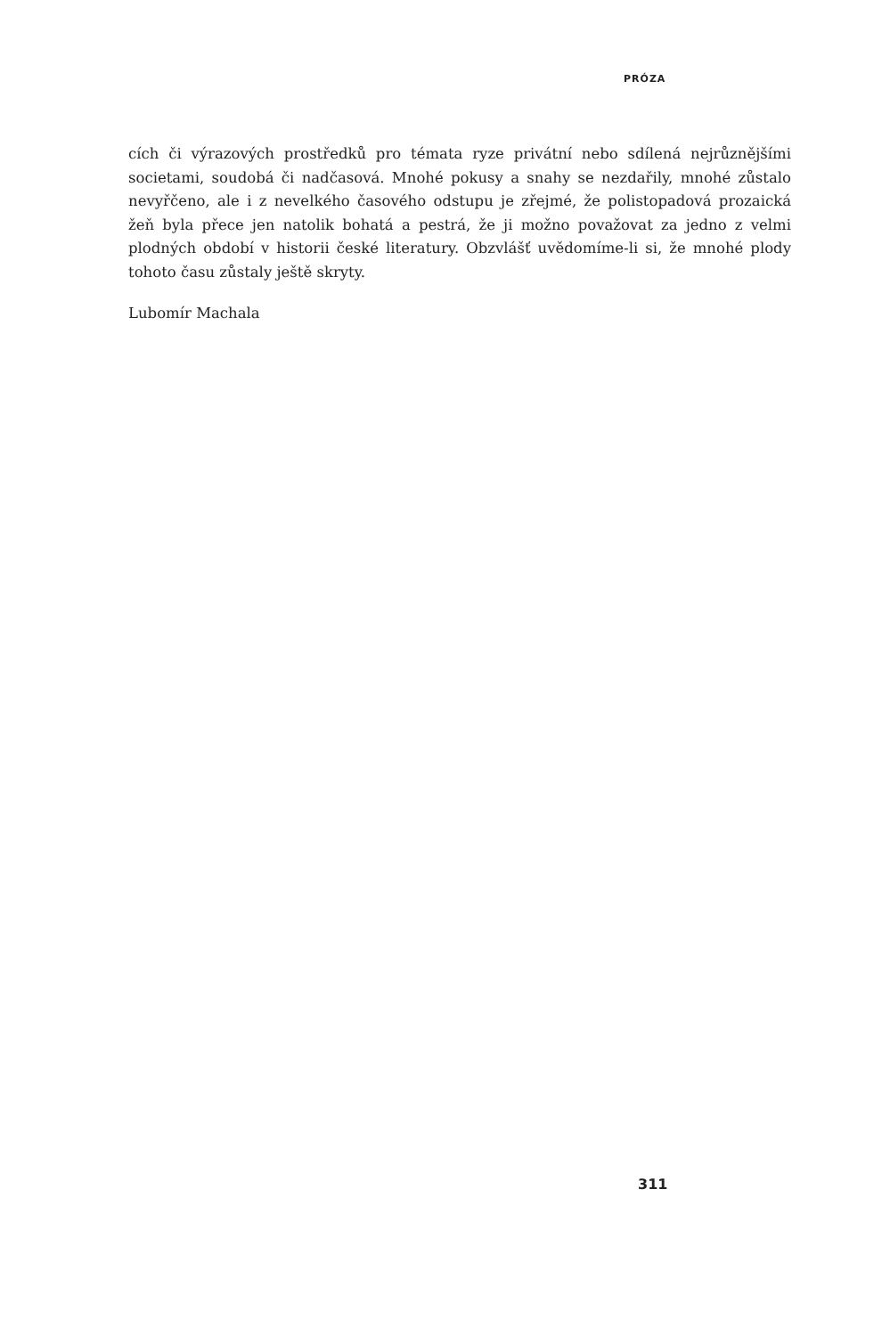PRÓZA
cích či výrazových prostředků pro témata ryze privátní nebo sdílená nejrůznějšími societami, soudobá či nadčasová. Mnohé pokusy a snahy se nezdařily, mnohé zůstalo nevyřčeno, ale i z nevelkého časového odstupu je zřejmé, že polistopadová prozaická žeň byla přece jen natolik bohatá a pestrá, že ji možno považovat za jedno z velmi plodných období v historii české literatury. Obzvlášť uvědomíme-li si, že mnohé plody tohoto času zůstaly ještě skryty.
Lubomír Machala
311